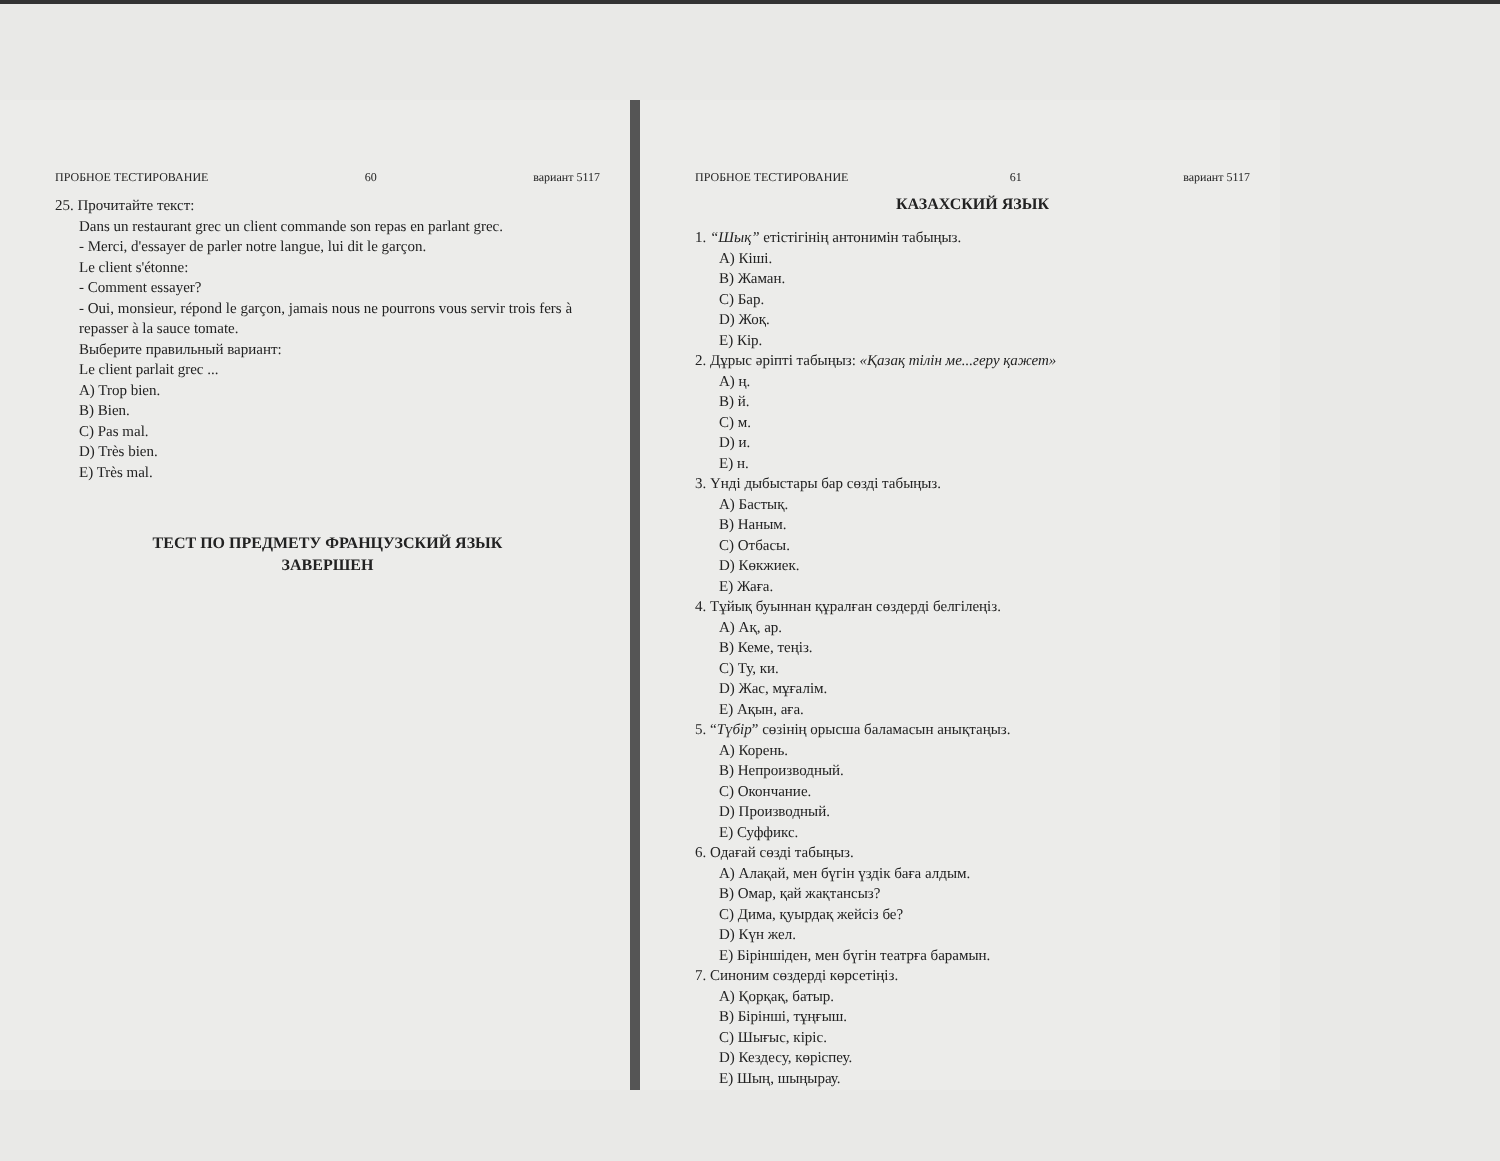ПРОБНОЕ ТЕСТИРОВАНИЕ 60 вариант 5117
25. Прочитайте текст:
Dans un restaurant grec un client commande son repas en parlant grec.
- Merci, d'essayer de parler notre langue, lui dit le garçon.
Le client s'étonne:
- Comment essayer?
- Oui, monsieur, répond le garçon, jamais nous ne pourrons vous servir trois fers à repasser à la sauce tomate.
Выберите правильный вариант:
Le client parlait grec ...
A) Trop bien.
B) Bien.
C) Pas mal.
D) Très bien.
E) Très mal.
ТЕСТ ПО ПРЕДМЕТУ ФРАНЦУЗСКИЙ ЯЗЫК
ЗАВЕРШЕН
ПРОБНОЕ ТЕСТИРОВАНИЕ 61 вариант 5117
КАЗАХСКИЙ ЯЗЫК
1. “Шық” етістігінің антонимін табыңыз.
A) Кіші.
B) Жаман.
C) Бар.
D) Жоқ.
E) Кір.
2. Дұрыс әріпті табыңыз: «Қазақ тілін ме...геру қажет»
A) ң.
B) й.
C) м.
D) и.
E) н.
3. Үнді дыбыстары бар сөзді табыңыз.
A) Бастық.
B) Наным.
C) Отбасы.
D) Көкжиек.
E) Жаға.
4. Тұйық буыннан құралған сөздерді белгілеңіз.
A) Ақ, ар.
B) Кеме, теңіз.
C) Ту, ки.
D) Жас, мұғалім.
E) Ақын, аға.
5. “Түбір” сөзінің орысша баламасын анықтаңыз.
A) Корень.
B) Непроизводный.
C) Окончание.
D) Производный.
E) Суффикс.
6. Одағай сөзді табыңыз.
A) Алақай, мен бүгін үздік баға алдым.
B) Омар, қай жақтансыз?
C) Дима, қуырдақ жейсіз бе?
D) Күн жел.
E) Біріншіден, мен бүгін театрға барамын.
7. Синоним сөздерді көрсетіңіз.
A) Қорқақ, батыр.
B) Бірінші, тұңғыш.
C) Шығыс, кіріс.
D) Кездесу, көріспеу.
E) Шың, шыңырау.